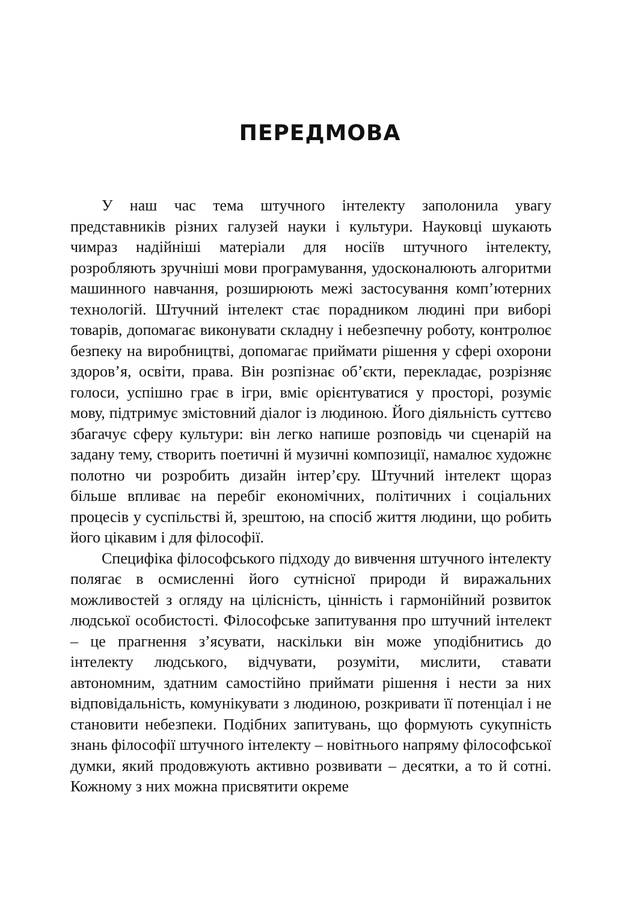ПЕРЕДМОВА
У наш час тема штучного інтелекту заполонила увагу представників різних галузей науки і культури. Науковці шукають чимраз надійніші матеріали для носіїв штучного інтелекту, розробляють зручніші мови програмування, удосконалюють алгоритми машинного навчання, розширюють межі застосування комп’ютерних технологій. Штучний інтелект стає порадником людині при виборі товарів, допомагає виконувати складну і небезпечну роботу, контролює безпеку на виробництві, допомагає приймати рішення у сфері охорони здоров’я, освіти, права. Він розпізнає об’єкти, перекладає, розрізняє голоси, успішно грає в ігри, вміє орієнтуватися у просторі, розуміє мову, підтримує змістовний діалог із людиною. Його діяльність суттєво збагачує сферу культури: він легко напише розповідь чи сценарій на задану тему, створить поетичні й музичні композиції, намалює художнє полотно чи розробить дизайн інтер’єру. Штучний інтелект щораз більше впливає на перебіг економічних, політичних і соціальних процесів у суспільстві й, зрештою, на спосіб життя людини, що робить його цікавим і для філософії.
Специфіка філософського підходу до вивчення штучного інтелекту полягає в осмисленні його сутнісної природи й виражальних можливостей з огляду на цілісність, цінність і гармонійний розвиток людської особистості. Філософське запитування про штучний інтелект – це прагнення з’ясувати, наскільки він може уподібнитись до інтелекту людського, відчувати, розуміти, мислити, ставати автономним, здатним самостійно приймати рішення і нести за них відповідальність, комунікувати з людиною, розкривати її потенціал і не становити небезпеки. Подібних запитувань, що формують сукупність знань філософії штучного інтелекту – новітнього напряму філософської думки, який продовжують активно розвивати – десятки, а то й сотні. Кожному з них можна присвятити окреме